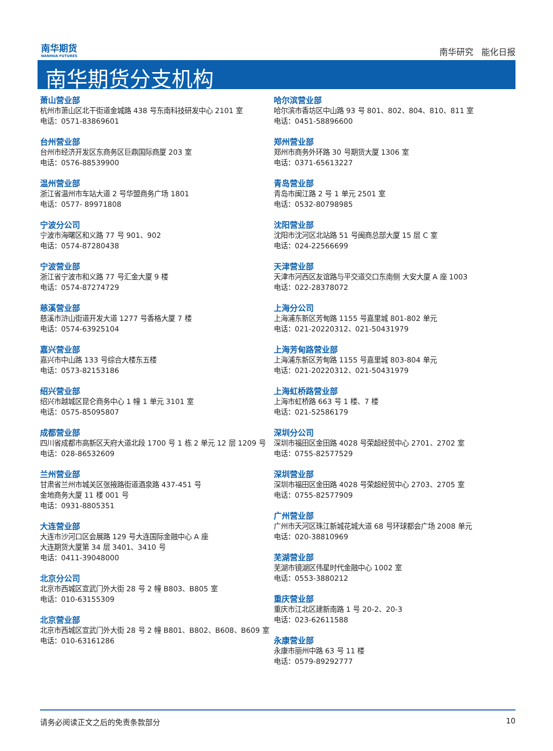南华期货
NANHUA FUTURES
南华研究 能化日报
南华期货分支机构
萧山营业部
杭州市萧山区北干街道金城路 438 号东南科技研发中心 2101 室
电话：0571-83869601
台州营业部
台州市经济开发区东商务区巨鼎国际商厦 203 室
电话：0576-88539900
温州营业部
浙江省温州市车站大道 2 号华盟商务广场 1801
电话：0577- 89971808
宁波分公司
宁波市海曙区和义路 77 号 901、902
电话：0574-87280438
宁波营业部
浙江省宁波市和义路 77 号汇金大厦 9 楼
电话：0574-87274729
慈溪营业部
慈溪市浒山街道开发大道 1277 号香格大厦 7 楼
电话：0574-63925104
嘉兴营业部
嘉兴市中山路 133 号综合大楼东五楼
电话：0573-82153186
绍兴营业部
绍兴市越城区昆仑商务中心 1 幢 1 单元 3101 室
电话：0575-85095807
成都营业部
四川省成都市高新区天府大道北段 1700 号 1 栋 2 单元 12 层 1209 号
电话：028-86532609
兰州营业部
甘肃省兰州市城关区张掖路街道酒泉路 437-451 号
金地商务大厦 11 楼 001 号
电话：0931-8805351
大连营业部
大连市沙河口区会展路 129 号大连国际金融中心 A 座
大连期货大厦第 34 层 3401、3410 号
电话：0411-39048000
北京分公司
北京市西城区宣武门外大街 28 号 2 幢 B803、B805 室
电话：010-63155309
北京营业部
北京市西城区宣武门外大街 28 号 2 幢 B801、B802、B608、B609 室
电话：010-63161286
哈尔滨营业部
哈尔滨市香坊区中山路 93 号 801、802、804、810、811 室
电话：0451-58896600
郑州营业部
郑州市商务外环路 30 号期货大厦 1306 室
电话：0371-65613227
青岛营业部
青岛市闽江路 2 号 1 单元 2501 室
电话：0532-80798985
沈阳营业部
沈阳市沈河区北站路 51 号闽商总部大厦 15 层 C 室
电话：024-22566699
天津营业部
天津市河西区友谊路与平交道交口东南侧 大安大厦 A 座 1003
电话：022-28378072
上海分公司
上海浦东新区芳甸路 1155 号嘉里城 801-802 单元
电话：021-20220312、021-50431979
上海芳甸路营业部
上海浦东新区芳甸路 1155 号嘉里城 803-804 单元
电话：021-20220312、021-50431979
上海虹桥路营业部
上海市虹桥路 663 号 1 楼、7 楼
电话：021-52586179
深圳分公司
深圳市福田区金田路 4028 号荣超经贸中心 2701、2702 室
电话：0755-82577529
深圳营业部
深圳市福田区金田路 4028 号荣超经贸中心 2703、2705 室
电话：0755-82577909
广州营业部
广州市天河区珠江新城花城大道 68 号环球都会广场 2008 单元
电话：020-38810969
芜湖营业部
芜湖市镜湖区伟星时代金融中心 1002 室
电话：0553-3880212
重庆营业部
重庆市江北区建新南路 1 号 20-2、20-3
电话：023-62611588
永康营业部
永康市丽州中路 63 号 11 楼
电话：0579-89292777
请务必阅读正文之后的免责条款部分 10